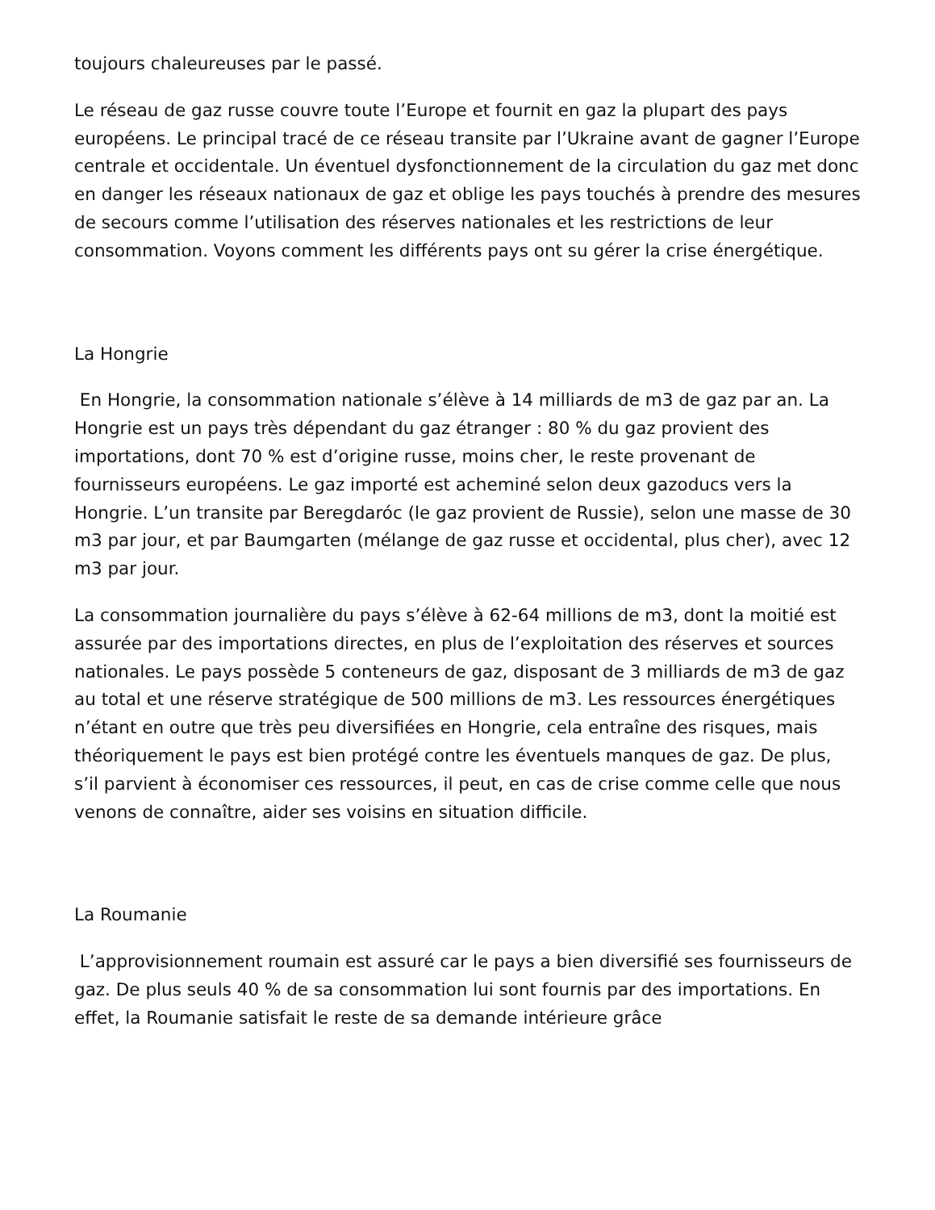toujours chaleureuses par le passé.
Le réseau de gaz russe couvre toute l’Europe et fournit en gaz la plupart des pays européens. Le principal tracé de ce réseau transite par l’Ukraine avant de gagner l’Europe centrale et occidentale. Un éventuel dysfonctionnement de la circulation du gaz met donc en danger les réseaux nationaux de gaz et oblige les pays touchés à prendre des mesures de secours comme l’utilisation des réserves nationales et les restrictions de leur consommation. Voyons comment les différents pays ont su gérer la crise énergétique.
La Hongrie
En Hongrie, la consommation nationale s’élève à 14 milliards de m3 de gaz par an. La Hongrie est un pays très dépendant du gaz étranger : 80 % du gaz provient des importations, dont 70 % est d’origine russe, moins cher, le reste provenant de fournisseurs européens. Le gaz importé est acheminé selon deux gazoducs vers la Hongrie. L’un transite par Beregdaróc (le gaz provient de Russie), selon une masse de 30 m3 par jour, et par Baumgarten (mélange de gaz russe et occidental, plus cher), avec 12 m3 par jour.
La consommation journalière du pays s’élève à 62-64 millions de m3, dont la moitié est assurée par des importations directes, en plus de l’exploitation des réserves et sources nationales. Le pays possède 5 conteneurs de gaz, disposant de 3 milliards de m3 de gaz au total et une réserve stratégique de 500 millions de m3. Les ressources énergétiques n’étant en outre que très peu diversifiées en Hongrie, cela entraîne des risques, mais théoriquement le pays est bien protégé contre les éventuels manques de gaz. De plus, s’il parvient à économiser ces ressources, il peut, en cas de crise comme celle que nous venons de connaître, aider ses voisins en situation difficile.
La Roumanie
L’approvisionnement roumain est assuré car le pays a bien diversifié ses fournisseurs de gaz. De plus seuls 40 % de sa consommation lui sont fournis par des importations. En effet, la Roumanie satisfait le reste de sa demande intérieure grâce